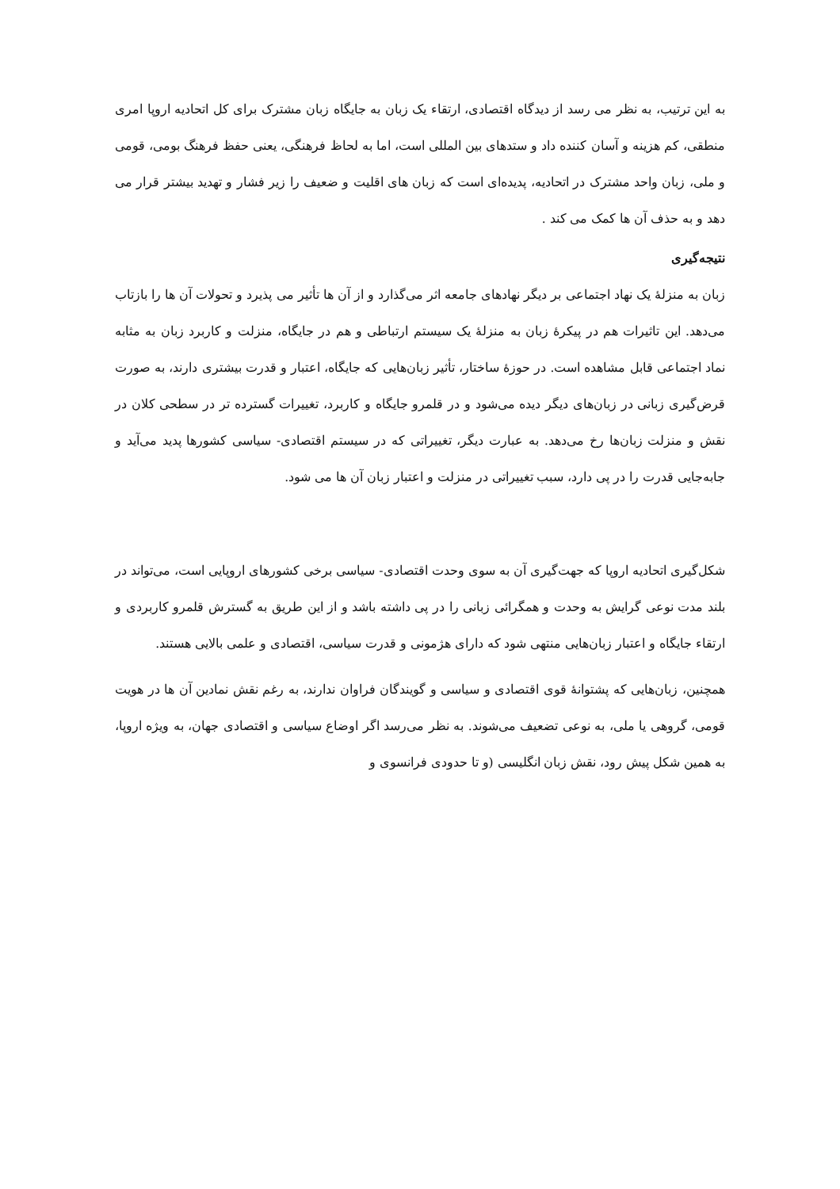به این ترتیب، به نظر می رسد از دیدگاه اقتصادی، ارتقاء یک زبان به جایگاه زبان مشترک برای کل اتحادیه اروپا امری منطقی، کم هزینه و آسان کننده داد و ستدهای بین المللی است، اما به لحاظ فرهنگی، یعنی حفظ فرهنگ بومی، قومی و ملی، زبان واحد مشترک در اتحادیه، پدیده‌ای است که زبان های اقلیت و ضعیف را زیر فشار و تهدید بیشتر قرار می دهد و به حذف آن ها کمک می کند .
نتیجه‌گیری
زبان به منزلهٔ یک نهاد اجتماعی بر دیگر نهادهای جامعه اثر می‌گذارد و از آن ها تأثیر می پذیرد و تحولات آن ها را بازتاب می‌دهد. این تاثیرات هم در پیکرهٔ زبان به منزلهٔ یک سیستم ارتباطی و هم در جایگاه، منزلت و کاربرد زبان به مثابه نماد اجتماعی قابل مشاهده است. در حوزهٔ ساختار، تأثیر زبان‌هایی که جایگاه، اعتبار و قدرت بیشتری دارند، به صورت قرض‌گیری زبانی در زبان‌های دیگر دیده می‌شود و در قلمرو جایگاه و کاربرد، تغییرات گسترده تر در سطحی کلان در نقش و منزلت زبان‌ها رخ می‌دهد. به عبارت دیگر، تغییراتی که در سیستم اقتصادی- سیاسی کشورها پدید می‌آید و جابه‌جایی قدرت را در پی دارد، سبب تغییراتی در منزلت و اعتبار زبان آن ها می شود.
شکل‌گیری اتحادیه اروپا که جهت‌گیری آن به سوی وحدت اقتصادی- سیاسی برخی کشورهای اروپایی است، می‌تواند در بلند مدت نوعی گرایش به وحدت و همگرائی زبانی را در پی داشته باشد و از این طریق به گسترش قلمرو کاربردی و ارتقاء جایگاه و اعتبار زبان‌هایی منتهی شود که دارای هژمونی و قدرت سیاسی، اقتصادی و علمی بالایی هستند.
همچنین، زبان‌هایی که پشتوانهٔ قوی اقتصادی و سیاسی و گویندگان فراوان ندارند، به رغم نقش نمادین آن ها در هویت قومی، گروهی یا ملی، به نوعی تضعیف می‌شوند. به نظر می‌رسد اگر اوضاع سیاسی و اقتصادی جهان، به ویژه اروپا، به همین شکل پیش رود، نقش زبان انگلیسی (و تا حدودی فرانسوی و